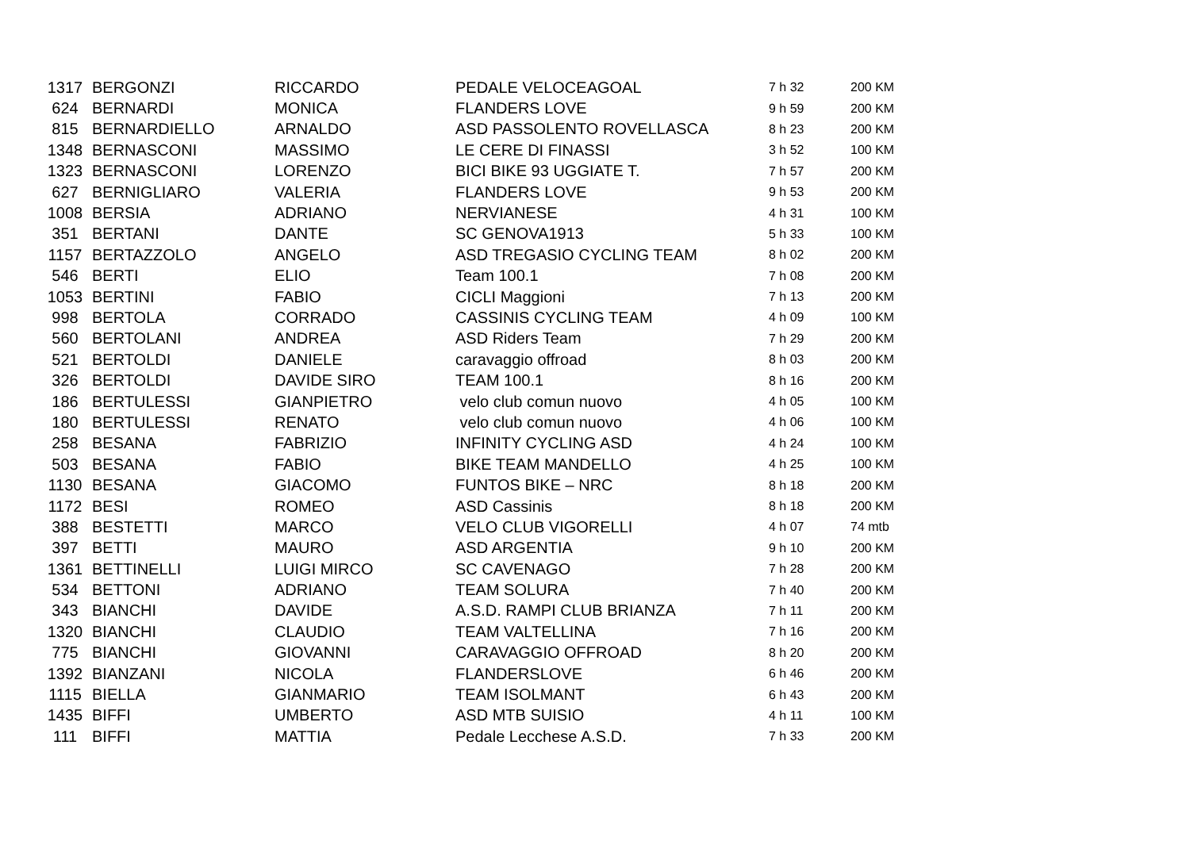| 1317 | | BERGONZI | RICCARDO | PEDALE VELOCEAGOAL | 7 h 32 | 200 KM |
| 624 | | BERNARDI | MONICA | FLANDERS LOVE | 9 h 59 | 200 KM |
| 815 | | BERNARDIELLO | ARNALDO | ASD PASSOLENTO ROVELLASCA | 8 h 23 | 200 KM |
| 1348 | | BERNASCONI | MASSIMO | LE CERE DI FINASSI | 3 h 52 | 100 KM |
| 1323 | | BERNASCONI | LORENZO | BICI BIKE 93 UGGIATE T. | 7 h 57 | 200 KM |
| 627 | | BERNIGLIARO | VALERIA | FLANDERS LOVE | 9 h 53 | 200 KM |
| 1008 | | BERSIA | ADRIANO | NERVIANESE | 4 h 31 | 100 KM |
| 351 | | BERTANI | DANTE | SC GENOVA1913 | 5 h 33 | 100 KM |
| 1157 | | BERTAZZOLO | ANGELO | ASD TREGASIO CYCLING TEAM | 8 h 02 | 200 KM |
| 546 | | BERTI | ELIO | Team 100.1 | 7 h 08 | 200 KM |
| 1053 | | BERTINI | FABIO | CICLI Maggioni | 7 h 13 | 200 KM |
| 998 | | BERTOLA | CORRADO | CASSINIS CYCLING TEAM | 4 h 09 | 100 KM |
| 560 | | BERTOLANI | ANDREA | ASD Riders Team | 7 h 29 | 200 KM |
| 521 | | BERTOLDI | DANIELE | caravaggio offroad | 8 h 03 | 200 KM |
| 326 | | BERTOLDI | DAVIDE SIRO | TEAM 100.1 | 8 h 16 | 200 KM |
| 186 | | BERTULESSI | GIANPIETRO | velo club comun nuovo | 4 h 05 | 100 KM |
| 180 | | BERTULESSI | RENATO | velo club comun nuovo | 4 h 06 | 100 KM |
| 258 | | BESANA | FABRIZIO | INFINITY CYCLING ASD | 4 h 24 | 100 KM |
| 503 | | BESANA | FABIO | BIKE TEAM MANDELLO | 4 h 25 | 100 KM |
| 1130 | | BESANA | GIACOMO | FUNTOS BIKE – NRC | 8 h 18 | 200 KM |
| 1172 | | BESI | ROMEO | ASD Cassinis | 8 h 18 | 200 KM |
| 388 | | BESTETTI | MARCO | VELO CLUB VIGORELLI | 4 h 07 | 74 mtb |
| 397 | | BETTI | MAURO | ASD ARGENTIA | 9 h 10 | 200 KM |
| 1361 | | BETTINELLI | LUIGI MIRCO | SC CAVENAGO | 7 h 28 | 200 KM |
| 534 | | BETTONI | ADRIANO | TEAM SOLURA | 7 h 40 | 200 KM |
| 343 | | BIANCHI | DAVIDE | A.S.D. RAMPI CLUB BRIANZA | 7 h 11 | 200 KM |
| 1320 | | BIANCHI | CLAUDIO | TEAM VALTELLINA | 7 h 16 | 200 KM |
| 775 | | BIANCHI | GIOVANNI | CARAVAGGIO OFFROAD | 8 h 20 | 200 KM |
| 1392 | | BIANZANI | NICOLA | FLANDERSLOVE | 6 h 46 | 200 KM |
| 1115 | | BIELLA | GIANMARIO | TEAM ISOLMANT | 6 h 43 | 200 KM |
| 1435 | | BIFFI | UMBERTO | ASD MTB SUISIO | 4 h 11 | 100 KM |
| 111 | | BIFFI | MATTIA | Pedale Lecchese A.S.D. | 7 h 33 | 200 KM |